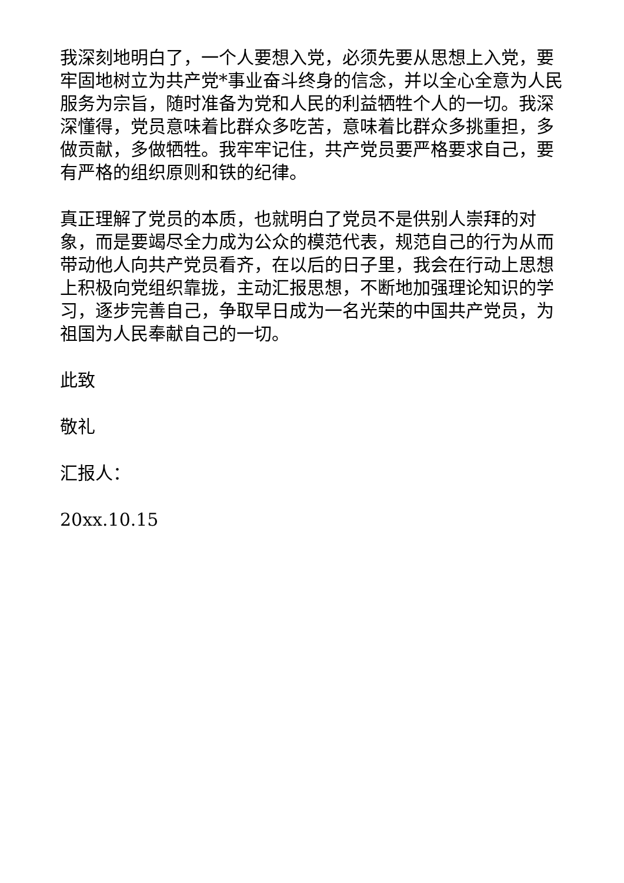我深刻地明白了，一个人要想入党，必须先要从思想上入党，要牢固地树立为共产党*事业奋斗终身的信念，并以全心全意为人民服务为宗旨，随时准备为党和人民的利益牺牲个人的一切。我深深懂得，党员意味着比群众多吃苦，意味着比群众多挑重担，多做贡献，多做牺牲。我牢牢记住，共产党员要严格要求自己，要有严格的组织原则和铁的纪律。
真正理解了党员的本质，也就明白了党员不是供别人崇拜的对象，而是要竭尽全力成为公众的模范代表，规范自己的行为从而带动他人向共产党员看齐，在以后的日子里，我会在行动上思想上积极向党组织靠拢，主动汇报思想，不断地加强理论知识的学习，逐步完善自己，争取早日成为一名光荣的中国共产党员，为祖国为人民奉献自己的一切。
此致
敬礼
汇报人：
20xx.10.15